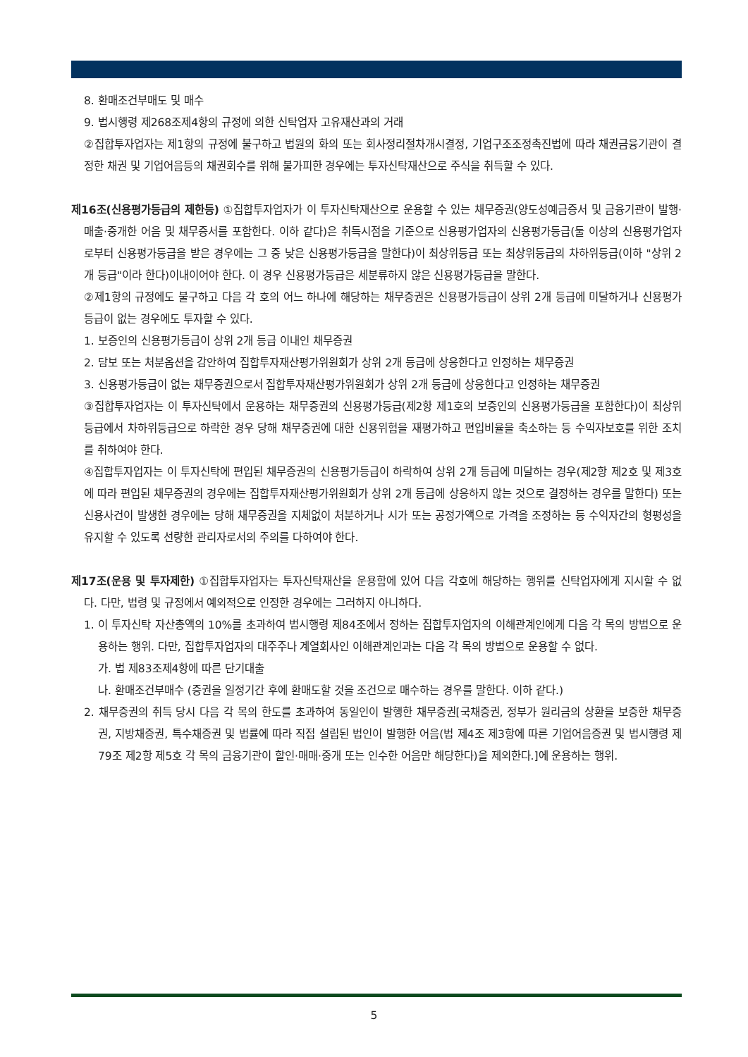8. 환매조건부매도 및 매수
9. 법시행령 제268조제4항의 규정에 의한 신탁업자 고유재산과의 거래
②집합투자업자는 제1항의 규정에 불구하고 법원의 화의 또는 회사정리절차개시결정, 기업구조조정촉진법에 따라 채권금융기관이 결정한 채권 및 기업어음등의 채권회수를 위해 불가피한 경우에는 투자신탁재산으로 주식을 취득할 수 있다.
제16조(신용평가등급의 제한등) ①집합투자업자가 이 투자신탁재산으로 운용할 수 있는 채무증권(양도성예금증서 및 금융기관이 발행·매출·중개한 어음 및 채무증서를 포함한다. 이하 같다)은 취득시점을 기준으로 신용평가업자의 신용평가등급(둘 이상의 신용평가업자로부터 신용평가등급을 받은 경우에는 그 중 낮은 신용평가등급을 말한다)이 최상위등급 또는 최상위등급의 차하위등급(이하 "상위 2개 등급"이라 한다)이내이어야 한다. 이 경우 신용평가등급은 세분류하지 않은 신용평가등급을 말한다.
②제1항의 규정에도 불구하고 다음 각 호의 어느 하나에 해당하는 채무증권은 신용평가등급이 상위 2개 등급에 미달하거나 신용평가등급이 없는 경우에도 투자할 수 있다.
1. 보증인의 신용평가등급이 상위 2개 등급 이내인 채무증권
2. 담보 또는 처분옵션을 감안하여 집합투자재산평가위원회가 상위 2개 등급에 상응한다고 인정하는 채무증권
3. 신용평가등급이 없는 채무증권으로서 집합투자재산평가위원회가 상위 2개 등급에 상응한다고 인정하는 채무증권
③집합투자업자는 이 투자신탁에서 운용하는 채무증권의 신용평가등급(제2항 제1호의 보증인의 신용평가등급을 포함한다)이 최상위등급에서 차하위등급으로 하락한 경우 당해 채무증권에 대한 신용위험을 재평가하고 편입비율을 축소하는 등 수익자보호를 위한 조치를 취하여야 한다.
④집합투자업자는 이 투자신탁에 편입된 채무증권의 신용평가등급이 하락하여 상위 2개 등급에 미달하는 경우(제2항 제2호 및 제3호에 따라 편입된 채무증권의 경우에는 집합투자재산평가위원회가 상위 2개 등급에 상응하지 않는 것으로 결정하는 경우를 말한다) 또는 신용사건이 발생한 경우에는 당해 채무증권을 지체없이 처분하거나 시가 또는 공정가액으로 가격을 조정하는 등 수익자간의 형평성을 유지할 수 있도록 선량한 관리자로서의 주의를 다하여야 한다.
제17조(운용 및 투자제한) ①집합투자업자는 투자신탁재산을 운용함에 있어 다음 각호에 해당하는 행위를 신탁업자에게 지시할 수 없다. 다만, 법령 및 규정에서 예외적으로 인정한 경우에는 그러하지 아니하다.
1. 이 투자신탁 자산총액의 10%를 초과하여 법시행령 제84조에서 정하는 집합투자업자의 이해관계인에게 다음 각 목의 방법으로 운용하는 행위. 다만, 집합투자업자의 대주주나 계열회사인 이해관계인과는 다음 각 목의 방법으로 운용할 수 없다.
가. 법 제83조제4항에 따른 단기대출
나. 환매조건부매수 (증권을 일정기간 후에 환매도할 것을 조건으로 매수하는 경우를 말한다. 이하 같다.)
2. 채무증권의 취득 당시 다음 각 목의 한도를 초과하여 동일인이 발행한 채무증권[국채증권, 정부가 원리금의 상환을 보증한 채무증권, 지방채증권, 특수채증권 및 법률에 따라 직접 설립된 법인이 발행한 어음(법 제4조 제3항에 따른 기업어음증권 및 법시행령 제79조 제2항 제5호 각 목의 금융기관이 할인·매매·중개 또는 인수한 어음만 해당한다)을 제외한다.]에 운용하는 행위.
5